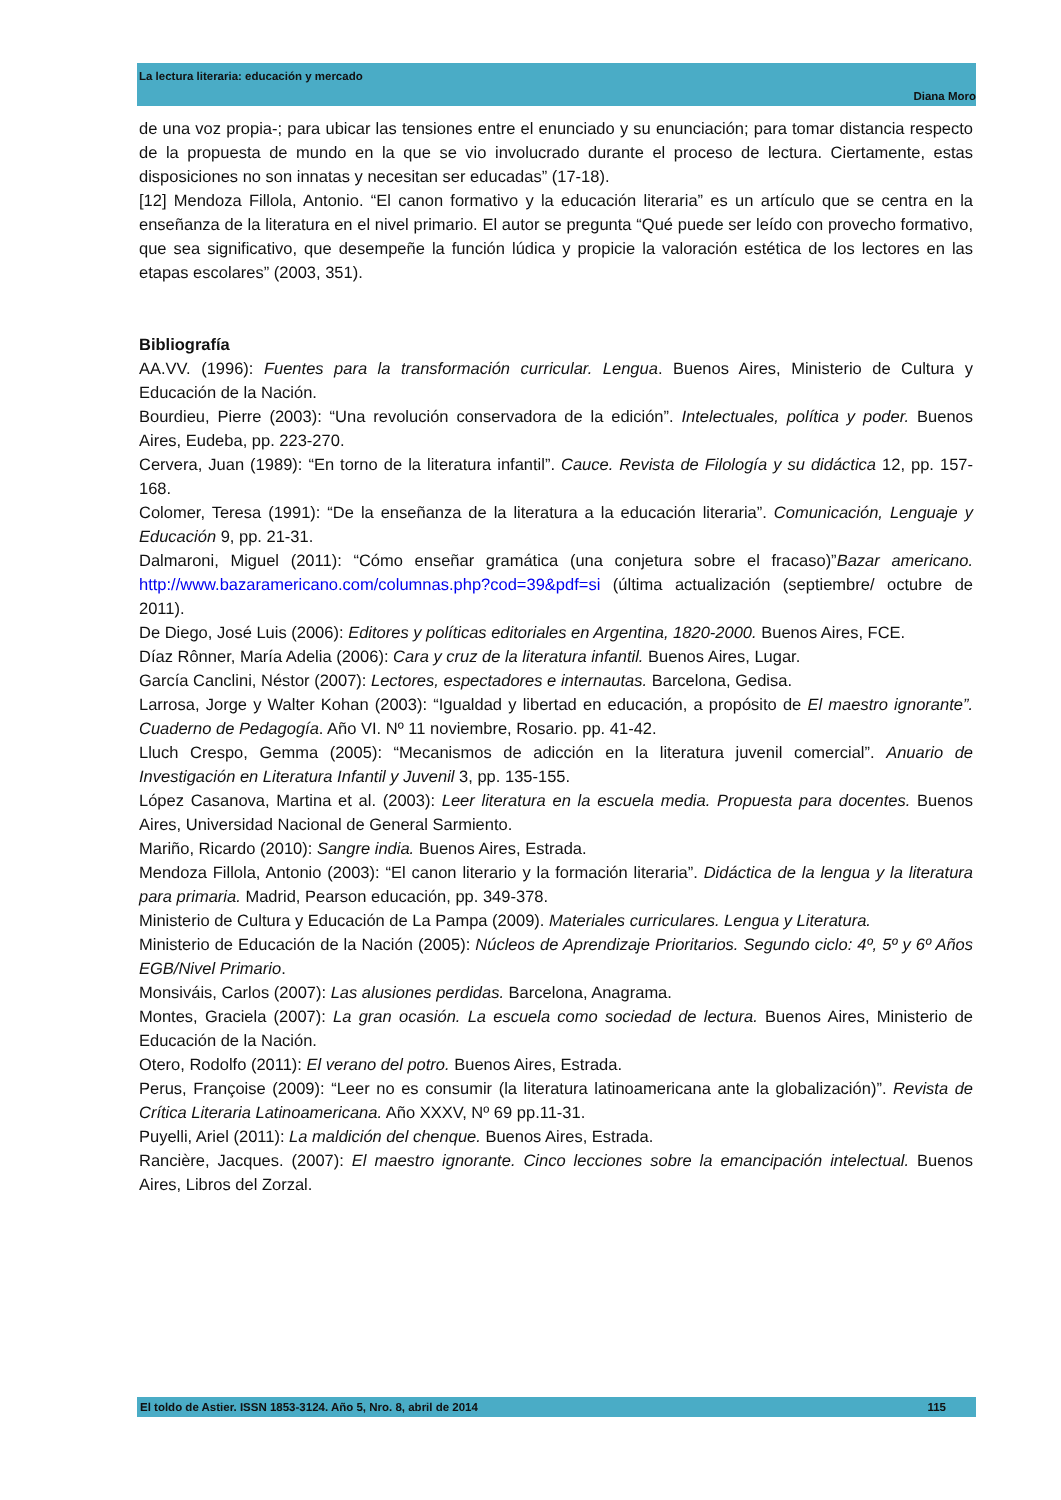La lectura literaria: educación y mercado
Diana Moro
de una voz propia-; para ubicar las tensiones entre el enunciado y su enunciación; para tomar distancia respecto de la propuesta de mundo en la que se vio involucrado durante el proceso de lectura. Ciertamente, estas disposiciones no son innatas y necesitan ser educadas” (17-18).
[12] Mendoza Fillola, Antonio. “El canon formativo y la educación literaria” es un artículo que se centra en la enseñanza de la literatura en el nivel primario. El autor se pregunta “Qué puede ser leído con provecho formativo, que sea significativo, que desempeñe la función lúdica y propicie la valoración estética de los lectores en las etapas escolares” (2003, 351).
Bibliografía
AA.VV. (1996): Fuentes para la transformación curricular. Lengua. Buenos Aires, Ministerio de Cultura y Educación de la Nación.
Bourdieu, Pierre (2003): “Una revolución conservadora de la edición”. Intelectuales, política y poder. Buenos Aires, Eudeba, pp. 223-270.
Cervera, Juan (1989): “En torno de la literatura infantil”. Cauce. Revista de Filología y su didáctica 12, pp. 157-168.
Colomer, Teresa (1991): “De la enseñanza de la literatura a la educación literaria”. Comunicación, Lenguaje y Educación 9, pp. 21-31.
Dalmaroni, Miguel (2011): “Cómo enseñar gramática (una conjetura sobre el fracaso)”Bazar americano. http://www.bazaramericano.com/columnas.php?cod=39&pdf=si (última actualización (septiembre/ octubre de 2011).
De Diego, José Luis (2006): Editores y políticas editoriales en Argentina, 1820-2000. Buenos Aires, FCE.
Díaz Rônner, María Adelia (2006): Cara y cruz de la literatura infantil. Buenos Aires, Lugar.
García Canclini, Néstor (2007): Lectores, espectadores e internautas. Barcelona, Gedisa.
Larrosa, Jorge y Walter Kohan (2003): “Igualdad y libertad en educación, a propósito de El maestro ignorante”. Cuaderno de Pedagogía. Año VI. Nº 11 noviembre, Rosario. pp. 41-42.
Lluch Crespo, Gemma (2005): “Mecanismos de adicción en la literatura juvenil comercial”. Anuario de Investigación en Literatura Infantil y Juvenil 3, pp. 135-155.
López Casanova, Martina et al. (2003): Leer literatura en la escuela media. Propuesta para docentes. Buenos Aires, Universidad Nacional de General Sarmiento.
Mariño, Ricardo (2010): Sangre india. Buenos Aires, Estrada.
Mendoza Fillola, Antonio (2003): “El canon literario y la formación literaria”. Didáctica de la lengua y la literatura para primaria. Madrid, Pearson educación, pp. 349-378.
Ministerio de Cultura y Educación de La Pampa (2009). Materiales curriculares. Lengua y Literatura.
Ministerio de Educación de la Nación (2005): Núcleos de Aprendizaje Prioritarios. Segundo ciclo: 4º, 5º y 6º Años EGB/Nivel Primario.
Monsiváis, Carlos (2007): Las alusiones perdidas. Barcelona, Anagrama.
Montes, Graciela (2007): La gran ocasión. La escuela como sociedad de lectura. Buenos Aires, Ministerio de Educación de la Nación.
Otero, Rodolfo (2011): El verano del potro. Buenos Aires, Estrada.
Perus, Françoise (2009): “Leer no es consumir (la literatura latinoamericana ante la globalización)”. Revista de Crítica Literaria Latinoamericana. Año XXXV, Nº 69 pp.11-31.
Puyelli, Ariel (2011): La maldición del chenque. Buenos Aires, Estrada.
Rancière, Jacques. (2007): El maestro ignorante. Cinco lecciones sobre la emancipación intelectual. Buenos Aires, Libros del Zorzal.
El toldo de Astier. ISSN 1853-3124. Año 5, Nro. 8, abril de 2014 115